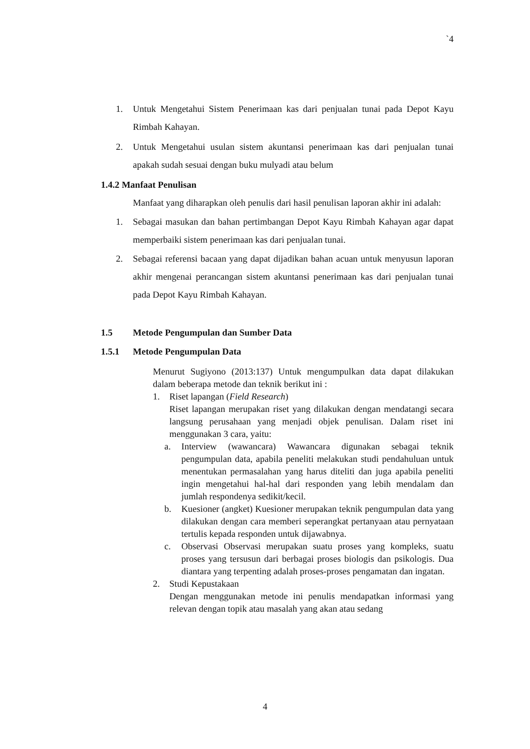`4
1. Untuk Mengetahui Sistem Penerimaan kas dari penjualan tunai pada Depot Kayu Rimbah Kahayan.
2. Untuk Mengetahui usulan sistem akuntansi penerimaan kas dari penjualan tunai apakah sudah sesuai dengan buku mulyadi atau belum
1.4.2 Manfaat Penulisan
Manfaat yang diharapkan oleh penulis dari hasil penulisan laporan akhir ini adalah:
1. Sebagai masukan dan bahan pertimbangan Depot Kayu Rimbah Kahayan agar dapat memperbaiki sistem penerimaan kas dari penjualan tunai.
2. Sebagai referensi bacaan yang dapat dijadikan bahan acuan untuk menyusun laporan akhir mengenai perancangan sistem akuntansi penerimaan kas dari penjualan tunai pada Depot Kayu Rimbah Kahayan.
1.5 Metode Pengumpulan dan Sumber Data
1.5.1 Metode Pengumpulan Data
Menurut Sugiyono (2013:137) Untuk mengumpulkan data dapat dilakukan dalam beberapa metode dan teknik berikut ini :
1. Riset lapangan (Field Research)
Riset lapangan merupakan riset yang dilakukan dengan mendatangi secara langsung perusahaan yang menjadi objek penulisan. Dalam riset ini menggunakan 3 cara, yaitu:
a. Interview (wawancara) Wawancara digunakan sebagai teknik pengumpulan data, apabila peneliti melakukan studi pendahuluan untuk menentukan permasalahan yang harus diteliti dan juga apabila peneliti ingin mengetahui hal-hal dari responden yang lebih mendalam dan jumlah respondenya sedikit/kecil.
b. Kuesioner (angket) Kuesioner merupakan teknik pengumpulan data yang dilakukan dengan cara memberi seperangkat pertanyaan atau pernyataan tertulis kepada responden untuk dijawabnya.
c. Observasi Observasi merupakan suatu proses yang kompleks, suatu proses yang tersusun dari berbagai proses biologis dan psikologis. Dua diantara yang terpenting adalah proses-proses pengamatan dan ingatan.
2. Studi Kepustakaan
Dengan menggunakan metode ini penulis mendapatkan informasi yang relevan dengan topik atau masalah yang akan atau sedang
4